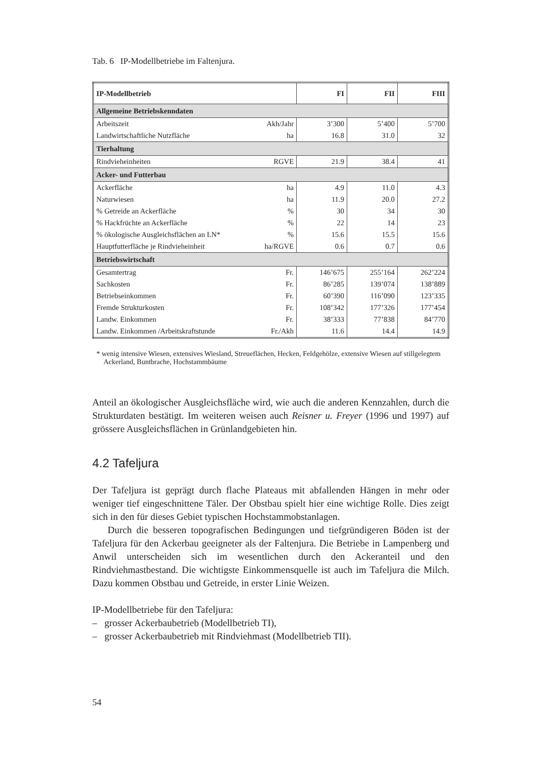Tab. 6 IP-Modellbetriebe im Faltenjura.
| IP-Modellbetrieb | | FI | FII | FIII |
| --- | --- | --- | --- | --- |
| Allgemeine Betriebskenndaten | | | | |
| Arbeitszeit | Akh/Jahr | 3’300 | 5’400 | 5’700 |
| Landwirtschaftliche Nutzfläche | ha | 16.8 | 31.0 | 32 |
| Tierhaltung | | | | |
| Rindvieheinheiten | RGVE | 21.9 | 38.4 | 41 |
| Acker- und Futterbau | | | | |
| Ackerfläche | ha | 4.9 | 11.0 | 4.3 |
| Naturwiesen | ha | 11.9 | 20.0 | 27.2 |
| % Getreide an Ackerfläche | % | 30 | 34 | 30 |
| % Hackfrüchte an Ackerfläche | % | 22 | 14 | 23 |
| % ökologische Ausgleichsflächen an LN* | % | 15.6 | 15.5 | 15.6 |
| Hauptfutterfläche je Rindvieheinheit | ha/RGVE | 0.6 | 0.7 | 0.6 |
| Betriebswirtschaft | | | | |
| Gesamtertrag | Fr. | 146’675 | 255’164 | 262’224 |
| Sachkosten | Fr. | 86’285 | 139’074 | 138’889 |
| Betriebseinkommen | Fr. | 60’390 | 116’090 | 123’335 |
| Fremde Strukturkosten | Fr. | 108’342 | 177’326 | 177’454 |
| Landw. Einkommen | Fr. | 38’333 | 77’838 | 84’770 |
| Landw. Einkommen /Arbeitskraftstunde | Fr./Akh | 11.6 | 14.4 | 14.9 |
* wenig intensive Wiesen, extensives Wiesland, Streueflächen, Hecken, Feldgehölze, extensive Wiesen auf stillgelegtem Ackerland, Buntbrache, Hochstammbäume
Anteil an ökologischer Ausgleichsfläche wird, wie auch die anderen Kennzahlen, durch die Strukturdaten bestätigt. Im weiteren weisen auch Reisner u. Freyer (1996 und 1997) auf grössere Ausgleichsflächen in Grünlandgebieten hin.
4.2 Tafeljura
Der Tafeljura ist geprägt durch flache Plateaus mit abfallenden Hängen in mehr oder weniger tief eingeschnittene Täler. Der Obstbau spielt hier eine wichtige Rolle. Dies zeigt sich in den für dieses Gebiet typischen Hochstammobstanlagen.
Durch die besseren topografischen Bedingungen und tiefgründigeren Böden ist der Tafeljura für den Ackerbau geeigneter als der Faltenjura. Die Betriebe in Lampenberg und Anwil unterscheiden sich im wesentlichen durch den Ackeranteil und den Rindviehmastbestand. Die wichtigste Einkommensquelle ist auch im Tafeljura die Milch. Dazu kommen Obstbau und Getreide, in erster Linie Weizen.
IP-Modellbetriebe für den Tafeljura:
– grosser Ackerbaubetrieb (Modellbetrieb TI),
– grosser Ackerbaubetrieb mit Rindviehmast (Modellbetrieb TII).
54